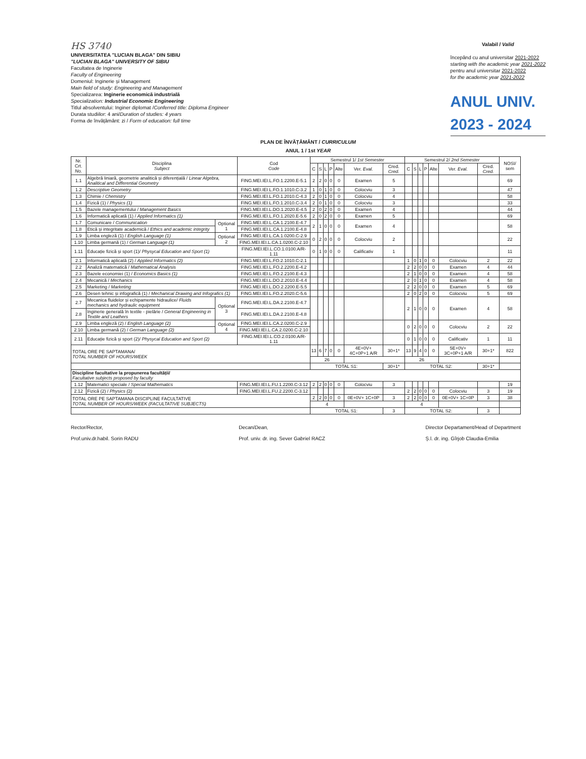HS 3740
UNIVERSITATEA "LUCIAN BLAGA" DIN SIBIU
"LUCIAN BLAGA" UNIVERSITY OF SIBIU
Facultatea de Inginerie
Faculty of Engineering
Domeniul: Inginerie și Management
Main field of study: Engineering and Management
Specializarea: Inginerie economică industrială
Specialization: Industrial Economic Engineering
Titlul absolventului: Inginer diplomat /Conferred title: Diploma Engineer
Durata studiilor: 4 ani/Duration of studies: 4 years
Forma de învățământ: zi / Form of education: full time
Valabil / Valid
începând cu anul universitar 2021-2022
starting with the academic year 2021-2022
pentru anul universitar 2021-2022
for the academic year 2021-2022
ANUL UNIV.
2023 - 2024
PLAN DE ÎNVĂȚĂMÂNT / CURRICULUM
ANUL 1 / 1st YEAR
| Nr. Crt. No. | Disciplina Subject | | Cod Code | Semestrul 1/ 1st Semester | | | | | | | Semestrul 2/ 2nd Semester | | | | | | | NOSI/ sem |
| --- | --- | --- | --- | --- | --- | --- | --- | --- | --- | --- | --- | --- | --- | --- | --- | --- | --- | --- |
| | | | | C | S | L | P | Alte | Ver. Eval. | Cred. Cred. | C | S | L | P | Alte | Ver. Eval. | Cred. Cred. | |
| 1.1 | Algebră liniară, geometrie analitică și diferențială / Linear Algebra, Analitical and Differential Geometry | | FING.MEI.IEI.L.FO.1.2200.E-5.1 | 2 | 2 | 0 | 0 | 0 | Examen | 5 | | | | | | | | 69 |
| 1.2 | Descriptive Geometry | | FING.MEI.IEI.L.FO.1.1010.C-3.2 | 1 | 0 | 1 | 0 | 0 | Colocviu | 3 | | | | | | | | 47 |
| 1.3 | Chimie / Chemistry | | FING.MEI.IEI.L.FO.1.2010.C-4.3 | 2 | 0 | 1 | 0 | 0 | Colocviu | 4 | | | | | | | | 58 |
| 1.4 | Fizică (1) / Physics (1) | | FING.MEI.IEI.L.FO.1.2010.C-3.4 | 2 | 0 | 1 | 0 | 0 | Colocviu | 3 | | | | | | | | 33 |
| 1.5 | Bazele managementului / Management Basics | | FING.MEI.IEI.L.DO.1.2020.E-4.5 | 2 | 0 | 2 | 0 | 0 | Examen | 4 | | | | | | | | 44 |
| 1.6 | Informatică aplicată (1) / Applied Informatics (1) | | FING.MEI.IEI.L.FO.1.2020.E-5.6 | 2 | 0 | 2 | 0 | 0 | Examen | 5 | | | | | | | | 69 |
| 1.7 | Comunicare / Communication | Optional 1 | FING.MEI.IEI.L.CA.1.2100.E-4.7 | 2 | 1 | 0 | 0 | 0 | Examen | 4 | | | | | | | | 58 |
| 1.8 | Etică și integritate academică / Ethics and academic integrity | | FING.MEI.IEI.L.CA.1.2100.E-4.8 | | | | | | | | | | | | | | | |
| 1.9 | Limba engleză (1) / English Language (1) | Optional 2 | FING.MEI.IEI.L.CA.1.0200.C-2.9 | 0 | 2 | 0 | 0 | 0 | Colocviu | 2 | | | | | | | | 22 |
| 1.10 | Limba germană (1) / German Language (1) | | FING.MEI.IEI.L.CA.1.0200.C-2.10 | | | | | | | | | | | | | | | |
| 1.11 | Educație fizică și sport (1)/ Physycal Education and Sport (1) | | FING.MEI.IEI.L.CO.1.0100.A/R-1.11 | 0 | 1 | 0 | 0 | 0 | Calificativ | 1 | | | | | | | | 11 |
| 2.1 | Informatică aplicată (2) / Applied Informatics (2) | | FING.MEI.IEI.L.FO.2.1010.C-2.1 | | | | | | | | 1 | 0 | 1 | 0 | 0 | Colocviu | 2 | 22 |
| 2.2 | Analiză matematică / Mathematical Analysis | | FING.MEI.IEI.L.FO.2.2200.E-4.2 | | | | | | | | 2 | 2 | 0 | 0 | 0 | Examen | 4 | 44 |
| 2.3 | Bazele economiei (1) / Economics Basics (1) | | FING.MEI.IEI.L.FO.2.2100.E-4.3 | | | | | | | | 2 | 1 | 0 | 0 | 0 | Examen | 4 | 58 |
| 2.4 | Mecanică / Mechanics | | FING.MEI.IEI.L.DO.2.2010.E-4.4 | | | | | | | | 2 | 0 | 1 | 0 | 0 | Examen | 4 | 58 |
| 2.5 | Marketing / Marketing | | FING.MEI.IEI.L.DO.2.2200.E-5.5 | | | | | | | | 2 | 2 | 0 | 0 | 0 | Examen | 5 | 69 |
| 2.6 | Desen tehnic și infografică (1) / Mechanical Drawing and Infografics (1) | | FING.MEI.IEI.L.FO.2.2020.C-5.6 | | | | | | | | 2 | 0 | 2 | 0 | 0 | Colocviu | 5 | 69 |
| 2.7 | Mecanica fluidelor și echipamente hidraulice/ Fluids mechanics and hydraulic equipment | Optional 3 | FING.MEI.IEI.L.DA.2.2100.E-4.7 | | | | | | | | 2 | 1 | 0 | 0 | 0 | Examen | 4 | 58 |
| 2.8 | Inginerie generală în textile - pielărie / General Engineering in Textile and Leathers | | FING.MEI.IEI.L.DA.2.2100.E-4.8 | | | | | | | | | | | | | | | |
| 2.9 | Limba engleză (2) / English Language (2) | Optional 4 | FING.MEI.IEI.L.CA.2.0200.C-2.9 | | | | | | | | 0 | 2 | 0 | 0 | 0 | Colocviu | 2 | 22 |
| 2.10 | Limba germană (2) / German Language (2) | | FING.MEI.IEI.L.CA.2.0200.C-2.10 | | | | | | | | | | | | | | | |
| 2.11 | Educație fizică și sport (2)/ Physycal Education and Sport (2) | | FING.MEI.IEI.L.CO.2.0100.A/R-1.11 | | | | | | | | 0 | 1 | 0 | 0 | 0 | Calificativ | 1 | 11 |
| TOTAL ORE PE SAPTAMANA/ TOTAL NUMBER OF HOURS/WEEK | | | | 13 | 6 | 7 | 0 | 0 | 4E+0V+ 4C+0P+1 A/R | 30+1* | 13 | 9 | 4 | 0 | 0 | 5E+0V+ 3C+0P+1 A/R | 30+1* | 822 |
| | | | | 26 | | | | | | | 26 | | | | | | | |
| | | | | TOTAL S1: | | | | | | 30+1* | TOTAL S2: | | | | | | 30+1* | |
| Discipline facultative la propunerea facultății/ Facultative subjects proposed by faculty | | | | | | | | | | | | | | | | | | |
| 1.12 | Matematici speciale / Special Mathematics | | FING.MEI.IEI.L.FU.1.2200.C-3.12 | 2 | 2 | 0 | 0 | 0 | Colocviu | 3 | | | | | | | | 19 |
| 2.12 | Fizică (2) / Physics (2) | | FING.MEI.IEI.L.FU.2.2200.C-3.12 | | | | | | | | 2 | 2 | 0 | 0 | 0 | Colocviu | 3 | 19 |
| TOTAL ORE PE SAPTAMANA DISCIPLINE FACULTATIVE TOTAL NUMBER OF HOURS/WEEK (FACULTATIVE SUBJECTS) | | | | 2 | 2 | 0 | 0 | 0 | 0E+0V+ 1C+0P | 3 | 2 | 2 | 0 | 0 | 0 | 0E+0V+ 1C+0P | 3 | 38 |
| | | | | 4 | | | | | | | 4 | | | | | | | |
| | | | | TOTAL S1: | | | | | | 3 | TOTAL S2: | | | | | | 3 | |
Rector/Rector,
Prof.univ.dr.habil. Sorin RADU
Decan/Dean,
Prof. univ. dr. ing. Sever Gabriel RACZ
Director Departament/Head of Department
Ș.l. dr. ing. Gîrjob Claudia-Emilia